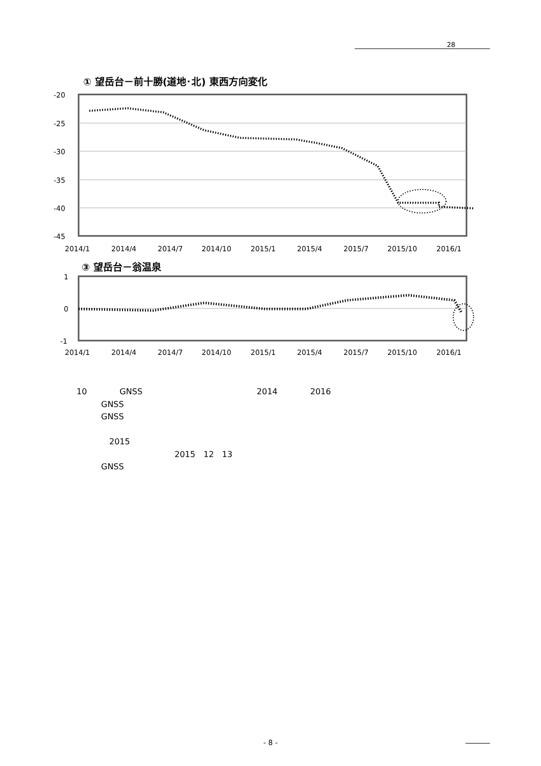28
① 望岳台－前十勝(道地･北) 東西方向変化
-20
-25
-30
-35
-40
-45
2014/1
2014/4
2014/7
2014/10
2015/1
2015/4
2015/7
2015/10
2016/1
③ 望岳台－翁温泉
1
0
-1
2014/1
2014/4
2014/7
2014/10
2015/1
2015/4
2015/7
2015/10
2016/1
10　　　　GNSS　　　　　　　　　　　　　　2014　　　　2016
　　　GNSS
　　　GNSS
　　　　2015
　　　　　　　　　　　　2015　12　13
　　　GNSS
- 8 -